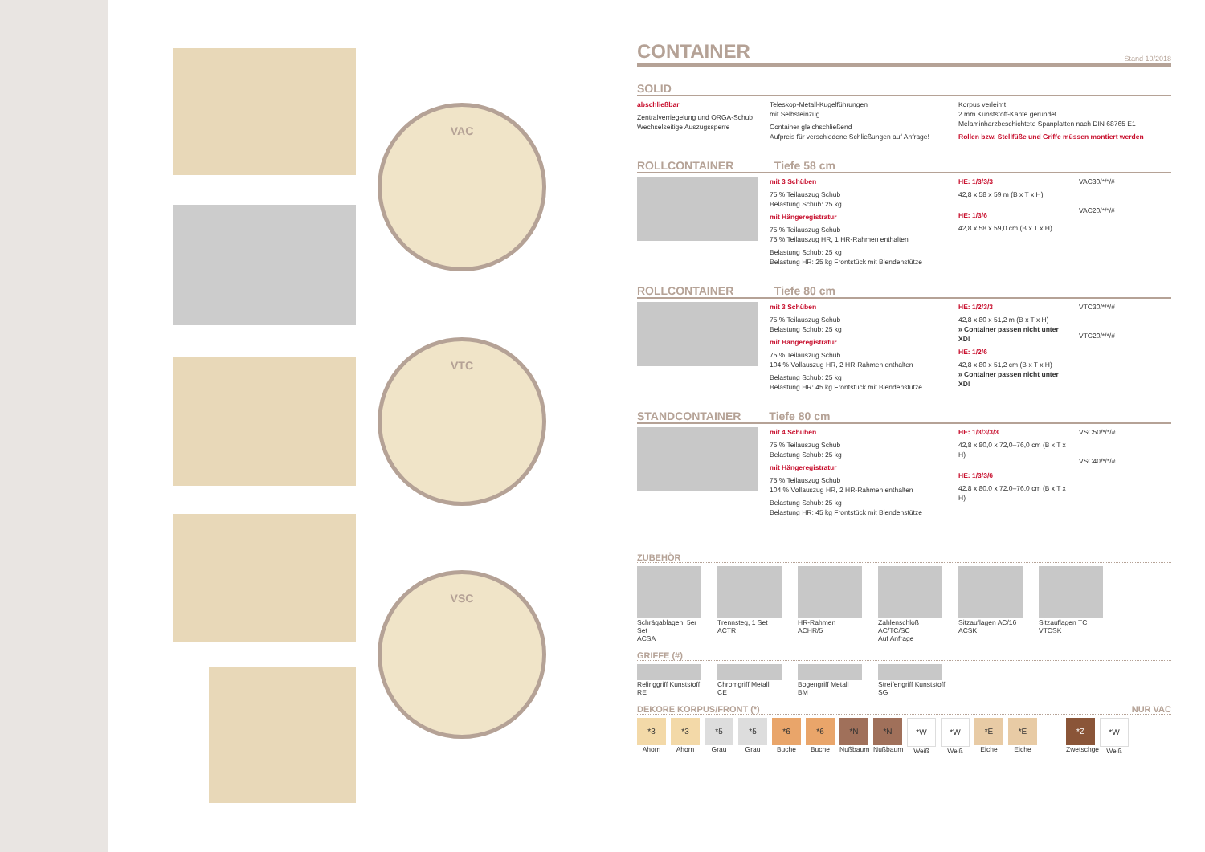VAC
VTC
VSC
CONTAINER Stand 10/2018
SOLID
abschließbar
Zentralverriegelung und ORGA-Schub
Wechselseitige Auszugssperre
Teleskop-Metall-Kugelführungen
mit Selbsteinzug
Container gleichschließend
Aufpreis für verschiedene Schließungen auf Anfrage!
Korpus verleimt
2 mm Kunststoff-Kante gerundet
Melaminharzbeschichtete Spanplatten nach DIN 68765 E1
Rollen bzw. Stellfüße und Griffe müssen montiert werden
ROLLCONTAINER Tiefe 58 cm
mit 3 Schüben
75 % Teilauszug Schub
Belastung Schub: 25 kg
mit Hängeregistratur
75 % Teilauszug Schub
75 % Teilauszug HR, 1 HR-Rahmen enthalten
Belastung Schub: 25 kg
Belastung HR: 25 kg Frontstück mit Blendenstütze
HE: 1/3/3/3
42,8 x 58 x 59 m (B x T x H)
HE: 1/3/6
42,8 x 58 x 59,0 cm (B x T x H)
VAC30/*/*/#
VAC20/*/*/#
ROLLCONTAINER Tiefe 80 cm
mit 3 Schüben
75 % Teilauszug Schub
Belastung Schub: 25 kg
mit Hängeregistratur
75 % Teilauszug Schub
104 % Vollauszug HR, 2 HR-Rahmen enthalten
Belastung Schub: 25 kg
Belastung HR: 45 kg Frontstück mit Blendenstütze
HE: 1/2/3/3
42,8 x 80 x 51,2 m (B x T x H)
» Container passen nicht unter XD!
HE: 1/2/6
42,8 x 80 x 51,2 cm (B x T x H)
» Container passen nicht unter XD!
VTC30/*/*/#
VTC20/*/*/#
STANDCONTAINER Tiefe 80 cm
mit 4 Schüben
75 % Teilauszug Schub
Belastung Schub: 25 kg
mit Hängeregistratur
75 % Teilauszug Schub
104 % Vollauszug HR, 2 HR-Rahmen enthalten
Belastung Schub: 25 kg
Belastung HR: 45 kg Frontstück mit Blendenstütze
HE: 1/3/3/3/3
42,8 x 80,0 x 72,0–76,0 cm (B x T x H)
HE: 1/3/3/6
42,8 x 80,0 x 72,0–76,0 cm (B x T x H)
VSC50/*/*/#
VSC40/*/*/#
ZUBEHÖR
Schrägablagen, 5er Set
ACSA
Trennsteg, 1 Set
ACTR
HR-Rahmen
ACHR/5
Zahlenschloß AC/TC/SC
Auf Anfrage
Sitzauflagen AC/16
ACSK
Sitzauflagen TC
VTCSK
GRIFFE (#)
Relinggriff Kunststoff
RE
Chromgriff Metall
CE
Bogengriff Metall
BM
Streifengriff Kunststoff
SG
DEKORE KORPUS/FRONT (*) NUR VAC
*3
Ahorn
*3
Ahorn
*5
Grau
*5
Grau
*6
Buche
*6
Buche
*N
Nußbaum
*N
Nußbaum
*W
Weiß
*W
Weiß
*E
Eiche
*E
Eiche
*Z
Zwetschge
*W
Weiß